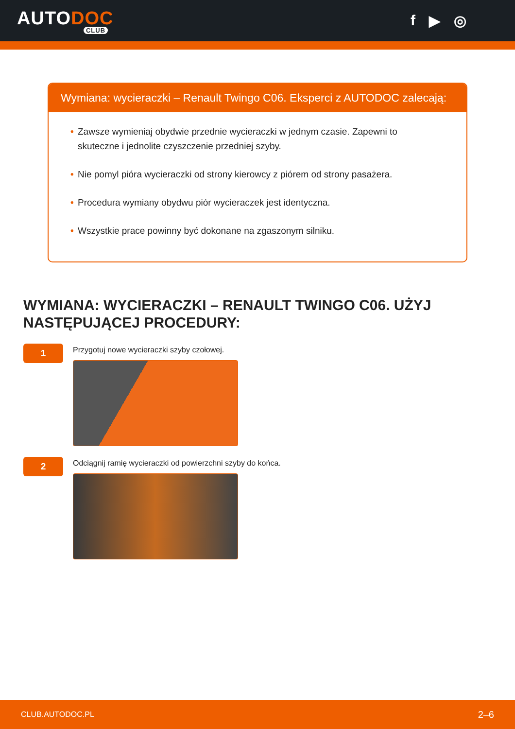AUTODOC
CLUB
f ▶ ◎
Wymiana: wycieraczki – Renault Twingo C06. Eksperci z AUTODOC zalecają:
• Zawsze wymieniaj obydwie przednie wycieraczki w jednym czasie. Zapewni to skuteczne i jednolite czyszczenie przedniej szyby.
• Nie pomyl pióra wycieraczki od strony kierowcy z piórem od strony pasażera.
• Procedura wymiany obydwu piór wycieraczek jest identyczna.
• Wszystkie prace powinny być dokonane na zgaszonym silniku.
WYMIANA: WYCIERACZKI – RENAULT TWINGO C06. UŻYJ NASTĘPUJĄCEJ PROCEDURY:
1
Przygotuj nowe wycieraczki szyby czołowej.
2
Odciągnij ramię wycieraczki od powierzchni szyby do końca.
CLUB.AUTODOC.PL 2–6